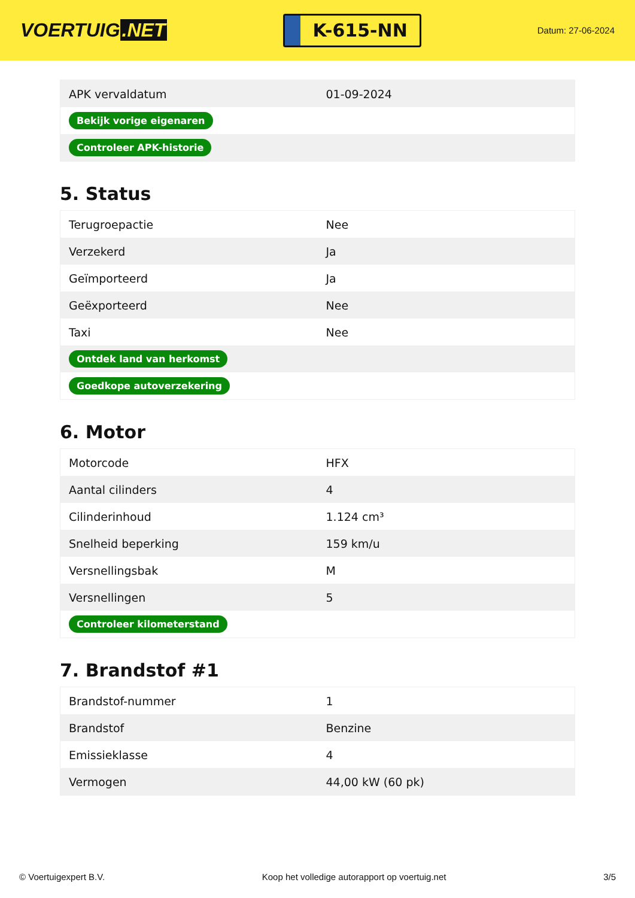VOERTUIG.NET
K-615-NN
Datum: 27-06-2024
| APK vervaldatum | 01-09-2024 |
| Bekijk vorige eigenaren | |
| Controleer APK-historie | |
5. Status
| Terugroepactie | Nee |
| Verzekerd | Ja |
| Geïmporteerd | Ja |
| Geëxporteerd | Nee |
| Taxi | Nee |
| Ontdek land van herkomst | |
| Goedkope autoverzekering | |
6. Motor
| Motorcode | HFX |
| Aantal cilinders | 4 |
| Cilinderinhoud | 1.124 cm³ |
| Snelheid beperking | 159 km/u |
| Versnellingsbak | M |
| Versnellingen | 5 |
| Controleer kilometerstand | |
7. Brandstof #1
| Brandstof-nummer | 1 |
| Brandstof | Benzine |
| Emissieklasse | 4 |
| Vermogen | 44,00 kW (60 pk) |
© Voertuigexpert B.V. Koop het volledige autorapport op voertuig.net 3/5